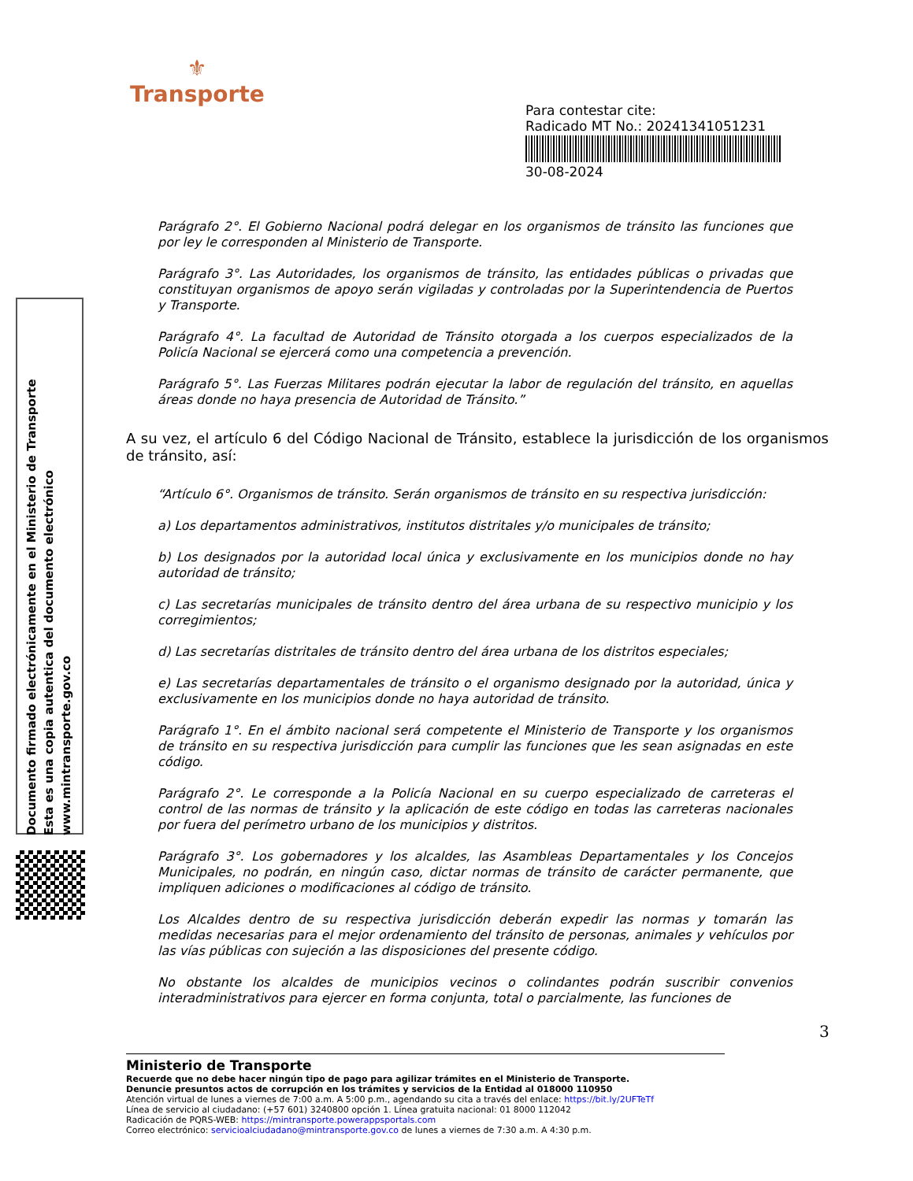⚜
Transporte
Para contestar cite:
Radicado MT No.: 20241341051231
30-08-2024
Documento firmado electrónicamente en el Ministerio de Transporte
Esta es una copia autentica del documento electrónico
www.mintransporte.gov.co
Parágrafo 2°. El Gobierno Nacional podrá delegar en los organismos de tránsito las funciones que por ley le corresponden al Ministerio de Transporte.
Parágrafo 3°. Las Autoridades, los organismos de tránsito, las entidades públicas o privadas que constituyan organismos de apoyo serán vigiladas y controladas por la Superintendencia de Puertos y Transporte.
Parágrafo 4°. La facultad de Autoridad de Tránsito otorgada a los cuerpos especializados de la Policía Nacional se ejercerá como una competencia a prevención.
Parágrafo 5°. Las Fuerzas Militares podrán ejecutar la labor de regulación del tránsito, en aquellas áreas donde no haya presencia de Autoridad de Tránsito.”
A su vez, el artículo 6 del Código Nacional de Tránsito, establece la jurisdicción de los organismos de tránsito, así:
“Artículo 6°. Organismos de tránsito. Serán organismos de tránsito en su respectiva jurisdicción:
a) Los departamentos administrativos, institutos distritales y/o municipales de tránsito;
b) Los designados por la autoridad local única y exclusivamente en los municipios donde no hay autoridad de tránsito;
c) Las secretarías municipales de tránsito dentro del área urbana de su respectivo municipio y los corregimientos;
d) Las secretarías distritales de tránsito dentro del área urbana de los distritos especiales;
e) Las secretarías departamentales de tránsito o el organismo designado por la autoridad, única y exclusivamente en los municipios donde no haya autoridad de tránsito.
Parágrafo 1°. En el ámbito nacional será competente el Ministerio de Transporte y los organismos de tránsito en su respectiva jurisdicción para cumplir las funciones que les sean asignadas en este código.
Parágrafo 2°. Le corresponde a la Policía Nacional en su cuerpo especializado de carreteras el control de las normas de tránsito y la aplicación de este código en todas las carreteras nacionales por fuera del perímetro urbano de los municipios y distritos.
Parágrafo 3°. Los gobernadores y los alcaldes, las Asambleas Departamentales y los Concejos Municipales, no podrán, en ningún caso, dictar normas de tránsito de carácter permanente, que impliquen adiciones o modificaciones al código de tránsito.
Los Alcaldes dentro de su respectiva jurisdicción deberán expedir las normas y tomarán las medidas necesarias para el mejor ordenamiento del tránsito de personas, animales y vehículos por las vías públicas con sujeción a las disposiciones del presente código.
No obstante los alcaldes de municipios vecinos o colindantes podrán suscribir convenios interadministrativos para ejercer en forma conjunta, total o parcialmente, las funciones de
3
Ministerio de Transporte
Recuerde que no debe hacer ningún tipo de pago para agilizar trámites en el Ministerio de Transporte.
Denuncie presuntos actos de corrupción en los trámites y servicios de la Entidad al 018000 110950
Atención virtual de lunes a viernes de 7:00 a.m. A 5:00 p.m., agendando su cita a través del enlace: https://bit.ly/2UFTeTf
Línea de servicio al ciudadano: (+57 601) 3240800 opción 1. Línea gratuita nacional: 01 8000 112042
Radicación de PQRS-WEB: https://mintransporte.powerappsportals.com
Correo electrónico: servicioalciudadano@mintransporte.gov.co de lunes a viernes de 7:30 a.m. A 4:30 p.m.